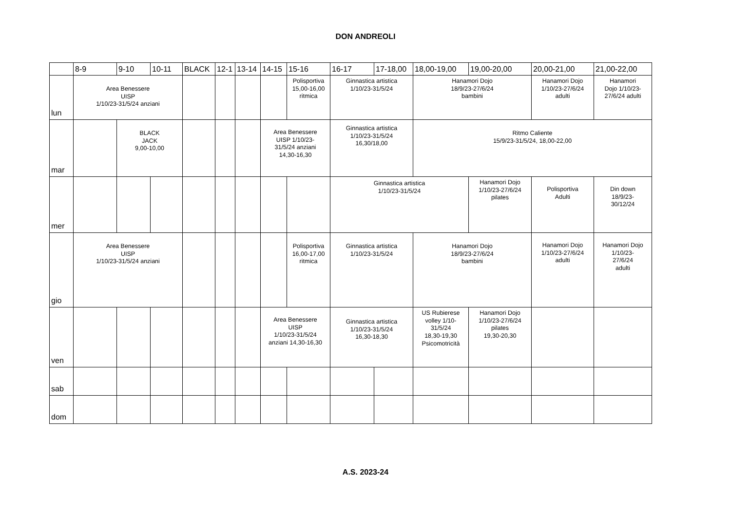DON ANDREOLI
| | 8-9 | 9-10 | 10-11 | BLACK | 12-1 | 13-14 | 14-15 | 15-16 | 16-17 | 17-18,00 | 18,00-19,00 | 19,00-20,00 | 20,00-21,00 | 21,00-22,00 |
| --- | --- | --- | --- | --- | --- | --- | --- | --- | --- | --- | --- | --- | --- | --- |
| lun | Area Benessere UISP 1/10/23-31/5/24 anziani | | | | | | | Polisportiva 15,00-16,00 ritmica | Ginnastica artistica 1/10/23-31/5/24 | | Hanamori Dojo 18/9/23-27/6/24 bambini | | Hanamori Dojo 1/10/23-27/6/24 adulti | Hanamori Dojo 1/10/23- 27/6/24 adulti |
| mar | | BLACK JACK 9,00-10,00 | | | | | Area Benessere UISP 1/10/23- 31/5/24 anziani 14,30-16,30 | | Ginnastica artistica 1/10/23-31/5/24 16,30/18,00 | | Ritmo Caliente 15/9/23-31/5/24, 18,00-22,00 | | | |
| mer | | | | | | | | | Ginnastica artistica 1/10/23-31/5/24 | | | Hanamori Dojo 1/10/23-27/6/24 pilates | Polisportiva Adulti | Din down 18/9/23- 30/12/24 |
| gio | Area Benessere UISP 1/10/23-31/5/24 anziani | | | | | | | Polisportiva 16,00-17,00 ritmica | Ginnastica artistica 1/10/23-31/5/24 | | Hanamori Dojo 18/9/23-27/6/24 bambini | | Hanamori Dojo 1/10/23-27/6/24 adulti | Hanamori Dojo 1/10/23- 27/6/24 adulti |
| ven | | | | | | | Area Benessere UISP 1/10/23-31/5/24 anziani 14,30-16,30 | | Ginnastica artistica 1/10/23-31/5/24 16,30-18,30 | | US Rubierese volley 1/10- 31/5/24 18,30-19,30 Psicomotricità | Hanamori Dojo 1/10/23-27/6/24 pilates 19,30-20,30 | | |
| sab | | | | | | | | | | | | | | |
| dom | | | | | | | | | | | | | | |
A.S. 2023-24